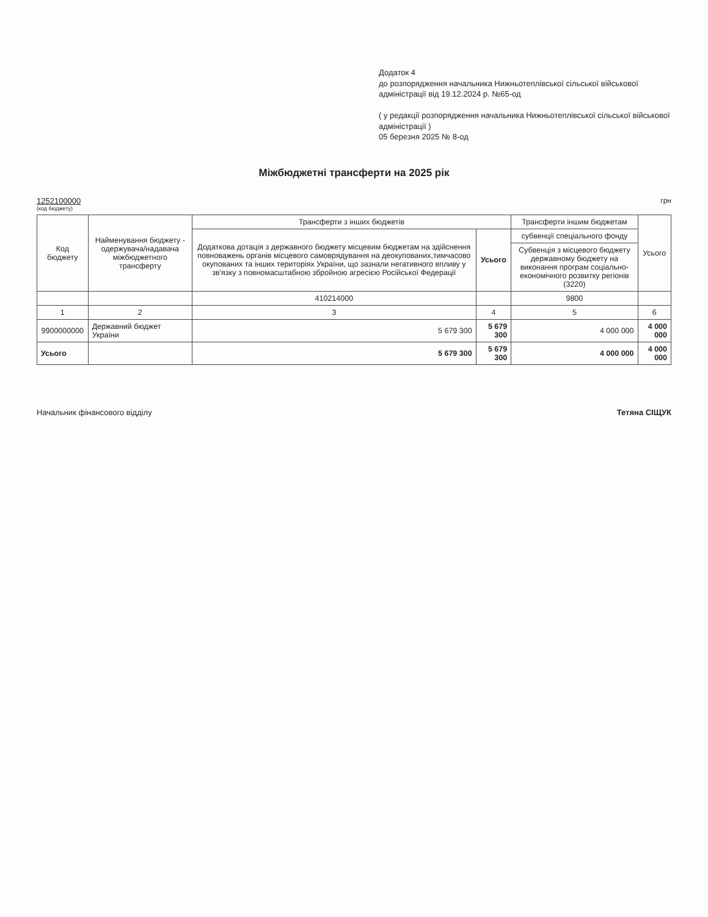Додаток 4
до розпорядження начальника Нижньотеплівської сільської військової адміністрації від 19.12.2024 р. №65-од
( у редакції розпорядження начальника Нижньотеплівської сільської військової адміністрації )
05 березня 2025 № 8-од
Міжбюджетні трансферти на 2025 рік
1252100000 (код бюджету)
грн
| Код бюджету | Найменування бюджету - одержувача/надавача міжбюджетного трансферту | Трансферти з інших бюджетів | | Трансферти іншим бюджетам | Усього |
| --- | --- | --- | --- | --- | --- |
| | | Додаткова дотація з державного бюджету місцевим бюджетам на здійснення повноважень органів місцевого самоврядування на деокупованих,тимчасово окупованих та інших територіях України, що зазнали негативного впливу у зв'язку з повномасштабною збройною агресією Російської Федерації | Усього | субвенції спеціального фонду | |
| | | | | Субвенція з місцевого бюджету державному бюджету на виконання програм соціально-економічного розвитку регіонів (3220) | |
| | | 410214000 | | 9800 | |
| 1 | 2 | 3 | 4 | 5 | 6 |
| 9900000000 | Державний бюджет України | 5 679 300 | 5 679 300 | 4 000 000 | 4 000 000 |
| Усього | | 5 679 300 | 5 679 300 | 4 000 000 | 4 000 000 |
Начальник фінансового відділу Тетяна СІЩУК